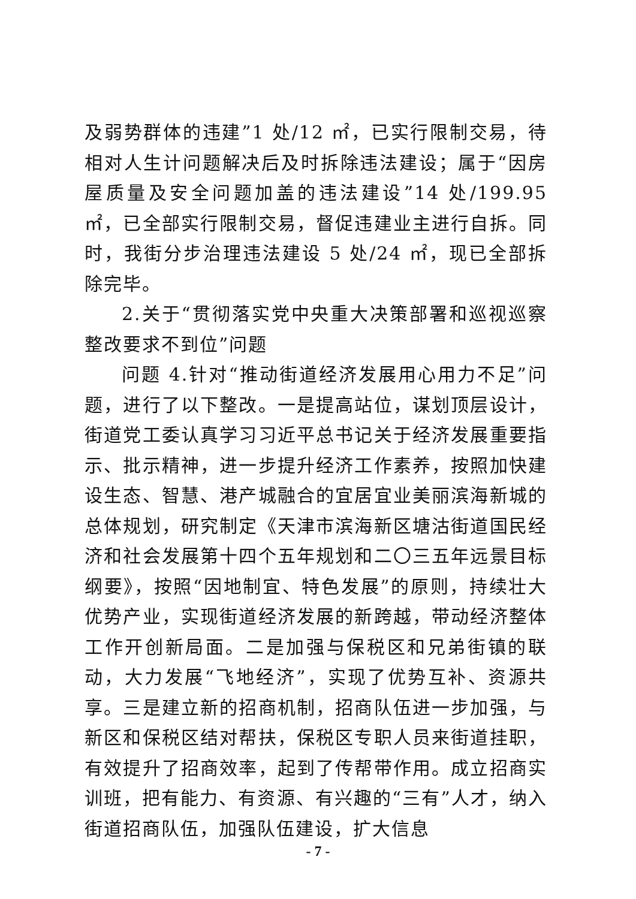及弱势群体的违建”1 处/12 ㎡，已实行限制交易，待相对人生计问题解决后及时拆除违法建设；属于“因房屋质量及安全问题加盖的违法建设”14 处/199.95 ㎡，已全部实行限制交易，督促违建业主进行自拆。同时，我街分步治理违法建设 5 处/24 ㎡，现已全部拆除完毕。
2.关于“贯彻落实党中央重大决策部署和巡视巡察整改要求不到位”问题
问题 4.针对“推动街道经济发展用心用力不足”问题，进行了以下整改。一是提高站位，谋划顶层设计，街道党工委认真学习习近平总书记关于经济发展重要指示、批示精神，进一步提升经济工作素养，按照加快建设生态、智慧、港产城融合的宜居宜业美丽滨海新城的总体规划，研究制定《天津市滨海新区塘沽街道国民经济和社会发展第十四个五年规划和二〇三五年远景目标纲要》，按照“因地制宜、特色发展”的原则，持续壮大优势产业，实现街道经济发展的新跨越，带动经济整体工作开创新局面。二是加强与保税区和兄弟街镇的联动，大力发展“飞地经济”，实现了优势互补、资源共享。三是建立新的招商机制，招商队伍进一步加强，与新区和保税区结对帮扶，保税区专职人员来街道挂职，有效提升了招商效率，起到了传帮带作用。成立招商实训班，把有能力、有资源、有兴趣的“三有”人才，纳入街道招商队伍，加强队伍建设，扩大信息
- 7 -